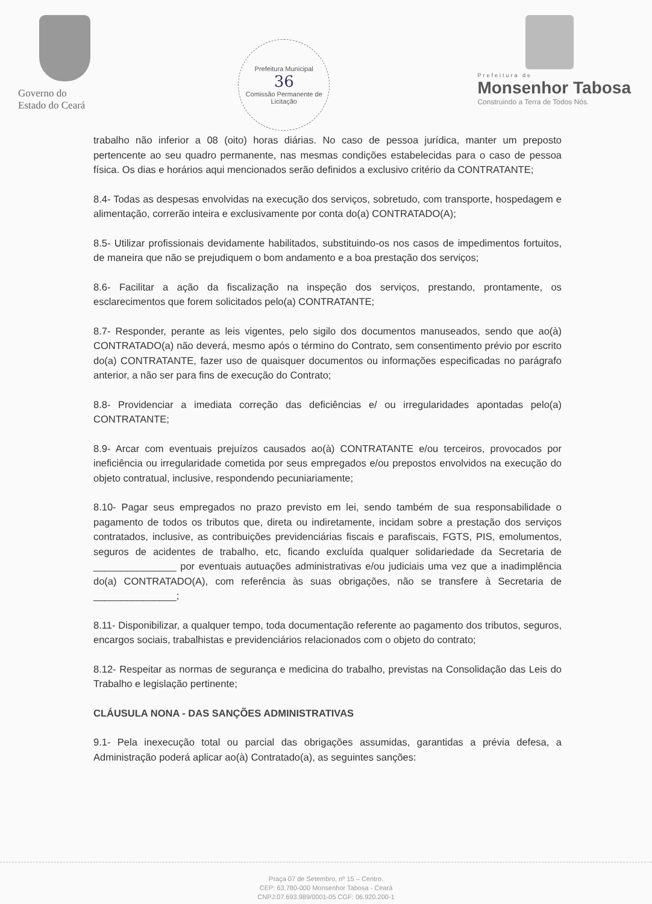Governo do
Estado do Ceará
Prefeitura Municipal
36
Comissão Permanente de Licitação
Prefeitura de
Monsenhor Tabosa
Construindo a Terra de Todos Nós.
trabalho não inferior a 08 (oito) horas diárias. No caso de pessoa jurídica, manter um preposto pertencente ao seu quadro permanente, nas mesmas condições estabelecidas para o caso de pessoa física. Os dias e horários aqui mencionados serão definidos a exclusivo critério da CONTRATANTE;
8.4- Todas as despesas envolvidas na execução dos serviços, sobretudo, com transporte, hospedagem e alimentação, correrão inteira e exclusivamente por conta do(a) CONTRATADO(A);
8.5- Utilizar profissionais devidamente habilitados, substituindo-os nos casos de impedimentos fortuitos, de maneira que não se prejudiquem o bom andamento e a boa prestação dos serviços;
8.6- Facilitar a ação da fiscalização na inspeção dos serviços, prestando, prontamente, os esclarecimentos que forem solicitados pelo(a) CONTRATANTE;
8.7- Responder, perante as leis vigentes, pelo sigilo dos documentos manuseados, sendo que ao(à) CONTRATADO(a) não deverá, mesmo após o término do Contrato, sem consentimento prévio por escrito do(a) CONTRATANTE, fazer uso de quaisquer documentos ou informações especificadas no parágrafo anterior, a não ser para fins de execução do Contrato;
8.8- Providenciar a imediata correção das deficiências e/ ou irregularidades apontadas pelo(a) CONTRATANTE;
8.9- Arcar com eventuais prejuízos causados ao(à) CONTRATANTE e/ou terceiros, provocados por ineficiência ou irregularidade cometida por seus empregados e/ou prepostos envolvidos na execução do objeto contratual, inclusive, respondendo pecuniariamente;
8.10- Pagar seus empregados no prazo previsto em lei, sendo também de sua responsabilidade o pagamento de todos os tributos que, direta ou indiretamente, incidam sobre a prestação dos serviços contratados, inclusive, as contribuições previdenciárias fiscais e parafiscais, FGTS, PIS, emolumentos, seguros de acidentes de trabalho, etc, ficando excluída qualquer solidariedade da Secretaria de _______________ por eventuais autuações administrativas e/ou judiciais uma vez que a inadimplência do(a) CONTRATADO(A), com referência às suas obrigações, não se transfere à Secretaria de _______________;
8.11- Disponibilizar, a qualquer tempo, toda documentação referente ao pagamento dos tributos, seguros, encargos sociais, trabalhistas e previdenciários relacionados com o objeto do contrato;
8.12- Respeitar as normas de segurança e medicina do trabalho, previstas na Consolidação das Leis do Trabalho e legislação pertinente;
CLÁUSULA NONA - DAS SANÇÕES ADMINISTRATIVAS
9.1- Pela inexecução total ou parcial das obrigações assumidas, garantidas a prévia defesa, a Administração poderá aplicar ao(à) Contratado(a), as seguintes sanções:
Praça 07 de Setembro, nº 15 – Centro.
CEP: 63.780-000 Monsenhor Tabosa - Ceará
CNPJ:07.693.989/0001-05 CGF: 06.920.200-1